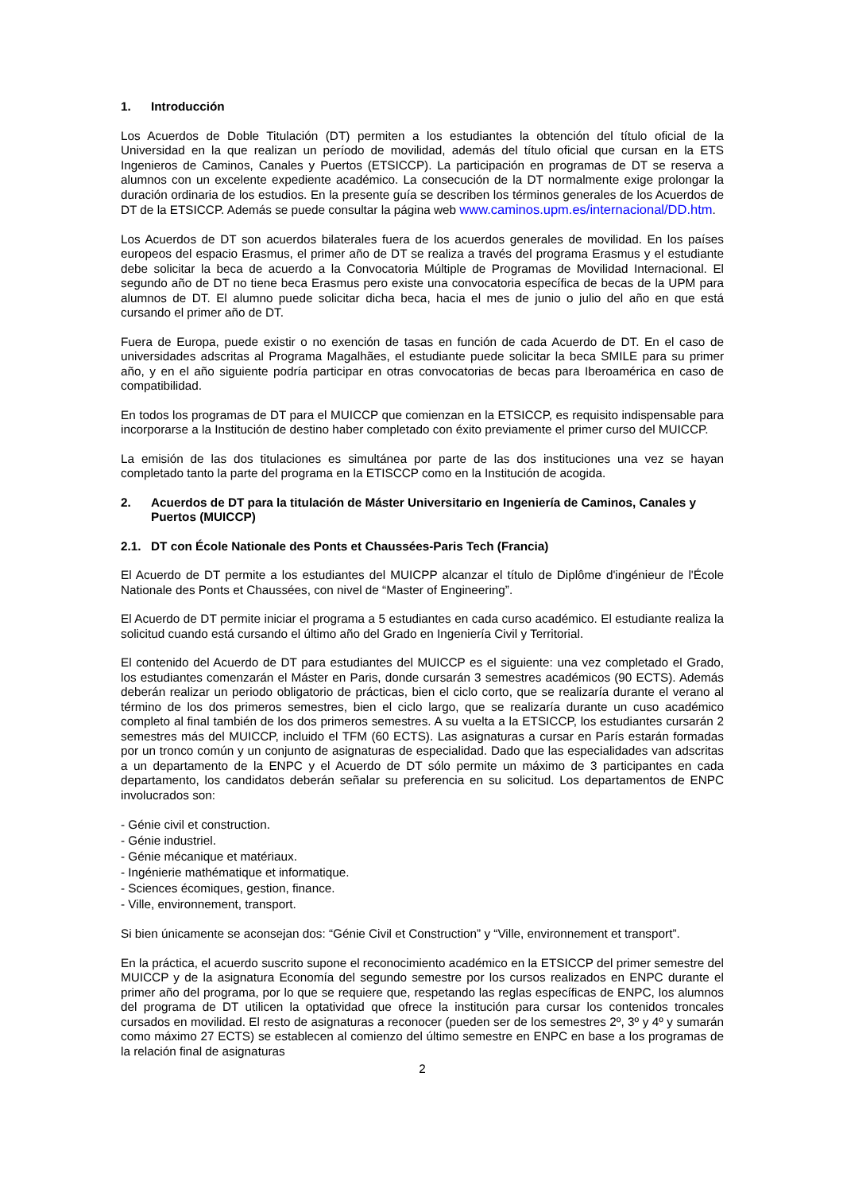1. Introducción
Los Acuerdos de Doble Titulación (DT) permiten a los estudiantes la obtención del título oficial de la Universidad en la que realizan un período de movilidad, además del título oficial que cursan en la ETS Ingenieros de Caminos, Canales y Puertos (ETSICCP). La participación en programas de DT se reserva a alumnos con un excelente expediente académico. La consecución de la DT normalmente exige prolongar la duración ordinaria de los estudios. En la presente guía se describen los términos generales de los Acuerdos de DT de la ETSICCP. Además se puede consultar la página web www.caminos.upm.es/internacional/DD.htm.
Los Acuerdos de DT son acuerdos bilaterales fuera de los acuerdos generales de movilidad. En los países europeos del espacio Erasmus, el primer año de DT se realiza a través del programa Erasmus y el estudiante debe solicitar la beca de acuerdo a la Convocatoria Múltiple de Programas de Movilidad Internacional. El segundo año de DT no tiene beca Erasmus pero existe una convocatoria específica de becas de la UPM para alumnos de DT. El alumno puede solicitar dicha beca, hacia el mes de junio o julio del año en que está cursando el primer año de DT.
Fuera de Europa, puede existir o no exención de tasas en función de cada Acuerdo de DT. En el caso de universidades adscritas al Programa Magalhães, el estudiante puede solicitar la beca SMILE para su primer año, y en el año siguiente podría participar en otras convocatorias de becas para Iberoamérica en caso de compatibilidad.
En todos los programas de DT para el MUICCP que comienzan en la ETSICCP, es requisito indispensable para incorporarse a la Institución de destino haber completado con éxito previamente el primer curso del MUICCP.
La emisión de las dos titulaciones es simultánea por parte de las dos instituciones una vez se hayan completado tanto la parte del programa en la ETISCCP como en la Institución de acogida.
2. Acuerdos de DT para la titulación de Máster Universitario en Ingeniería de Caminos, Canales y Puertos (MUICCP)
2.1. DT con École Nationale des Ponts et Chaussées-Paris Tech (Francia)
El Acuerdo de DT permite a los estudiantes del MUICPP alcanzar el título de Diplôme d'ingénieur de l'École Nationale des Ponts et Chaussées, con nivel de “Master of Engineering”.
El Acuerdo de DT permite iniciar el programa a 5 estudiantes en cada curso académico. El estudiante realiza la solicitud cuando está cursando el último año del Grado en Ingeniería Civil y Territorial.
El contenido del Acuerdo de DT para estudiantes del MUICCP es el siguiente: una vez completado el Grado, los estudiantes comenzarán el Máster en Paris, donde cursarán 3 semestres académicos (90 ECTS). Además deberán realizar un periodo obligatorio de prácticas, bien el ciclo corto, que se realizaría durante el verano al término de los dos primeros semestres, bien el ciclo largo, que se realizaría durante un cuso académico completo al final también de los dos primeros semestres. A su vuelta a la ETSICCP, los estudiantes cursarán 2 semestres más del MUICCP, incluido el TFM (60 ECTS). Las asignaturas a cursar en París estarán formadas por un tronco común y un conjunto de asignaturas de especialidad. Dado que las especialidades van adscritas a un departamento de la ENPC y el Acuerdo de DT sólo permite un máximo de 3 participantes en cada departamento, los candidatos deberán señalar su preferencia en su solicitud. Los departamentos de ENPC involucrados son:
- Génie civil et construction.
- Génie industriel.
- Génie mécanique et matériaux.
- Ingénierie mathématique et informatique.
- Sciences écomiques, gestion, finance.
- Ville, environnement, transport.
Si bien únicamente se aconsejan dos: “Génie Civil et Construction” y “Ville, environnement et transport”.
En la práctica, el acuerdo suscrito supone el reconocimiento académico en la ETSICCP del primer semestre del MUICCP y de la asignatura Economía del segundo semestre por los cursos realizados en ENPC durante el primer año del programa, por lo que se requiere que, respetando las reglas específicas de ENPC, los alumnos del programa de DT utilicen la optatividad que ofrece la institución para cursar los contenidos troncales cursados en movilidad. El resto de asignaturas a reconocer (pueden ser de los semestres 2º, 3º y 4º y sumarán como máximo 27 ECTS) se establecen al comienzo del último semestre en ENPC en base a los programas de la relación final de asignaturas
2